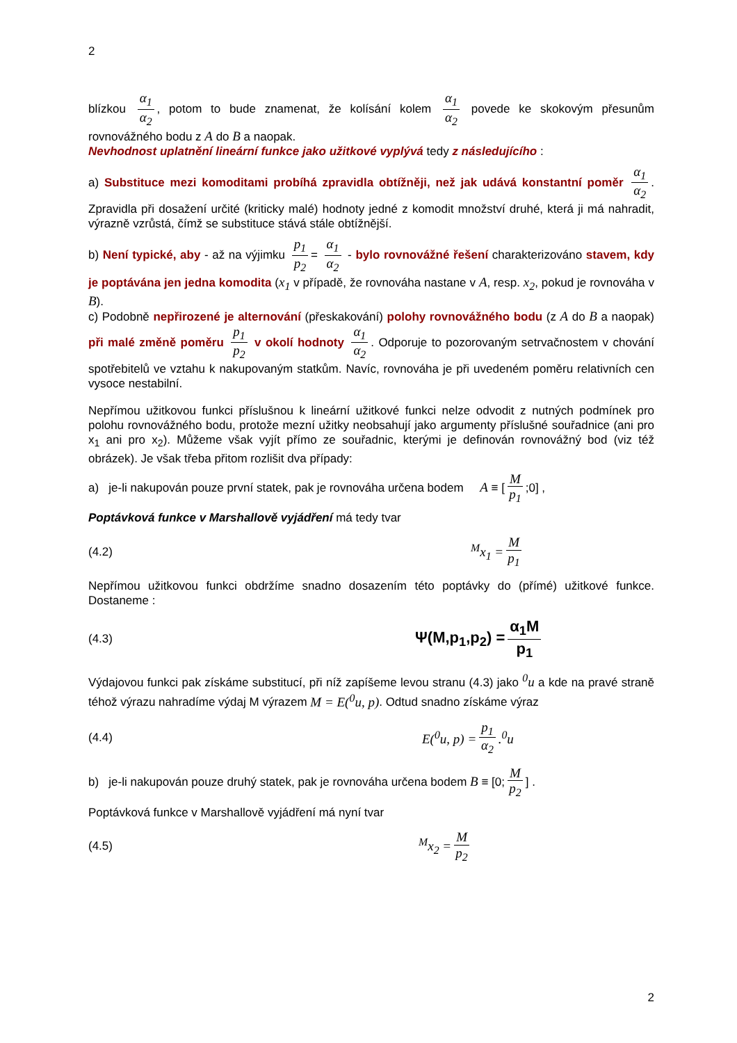2
blízkou α<sub>1</sub> α<sub>2</sub>, potom to bude znamenat, že kolísání kolem α<sub>1</sub> α<sub>2</sub> povede ke skokovým přesunům rovnovážného bodu z A do B a naopak.
Nevhodnost uplatnění lineární funkce jako užitkové vyplývá tedy z následujícího :
a) Substituce mezi komoditami probíhá zpravidla obtížněji, než jak udává konstantní poměr α<sub>1</sub> α<sub>2</sub>. Zpravidla při dosažení určité (kriticky malé) hodnoty jedné z komodit množství druhé, která ji má nahradit, výrazně vzrůstá, čímž se substituce stává stále obtížnější.
b) Není typické, aby - až na výjimku p<sub>1</sub> p<sub>2</sub> = α<sub>1</sub> α<sub>2</sub> - bylo rovnovážné řešení charakterizováno stavem, kdy je poptávána jen jedna komodita (x<sub>1</sub> v případě, že rovnováha nastane v A, resp. x<sub>2</sub>, pokud je rovnováha v B).
c) Podobně nepřirozené je alternování (přeskakování) polohy rovnovážného bodu (z A do B a naopak) při malé změně poměru p<sub>1</sub> p<sub>2</sub> v okolí hodnoty α<sub>1</sub> α<sub>2</sub>. Odporuje to pozorovaným setrvačnostem v chování spotřebitelů ve vztahu k nakupovaným statkům. Navíc, rovnováha je při uvedeném poměru relativních cen vysoce nestabilní.
Nepřímou užitkovou funkci příslušnou k lineární užitkové funkci nelze odvodit z nutných podmínek pro polohu rovnovážného bodu, protože mezní užitky neobsahují jako argumenty příslušné souřadnice (ani pro x<sub>1</sub> ani pro x<sub>2</sub>). Můžeme však vyjít přímo ze souřadnic, kterými je definován rovnovážný bod (viz též obrázek). Je však třeba přitom rozlišit dva případy:
a) je-li nakupován pouze první statek, pak je rovnováha určena bodem A ≡ [M p<sub>1</sub>;0] ,
Poptávková funkce v Marshallově vyjádření má tedy tvar
(4.2) <sup>M</sup>x<sub>1</sub> = M p<sub>1</sub>
Nepřímou užitkovou funkci obdržíme snadno dosazením této poptávky do (přímé) užitkové funkce. Dostaneme :
(4.3) Ψ(M,p<sub>1</sub>,p<sub>2</sub>) = α<sub>1</sub>M p<sub>1</sub>
Výdajovou funkci pak získáme substitucí, při níž zapíšeme levou stranu (4.3) jako <sup>0</sup>u a kde na pravé straně téhož výrazu nahradíme výdaj M výrazem M = E(<sup>0</sup>u, p). Odtud snadno získáme výraz
(4.4) E(<sup>0</sup>u, p) = p<sub>1</sub> α<sub>2</sub>.<sup>0</sup>u
b) je-li nakupován pouze druhý statek, pak je rovnováha určena bodem B ≡ [0; M p<sub>2</sub>] .
Poptávková funkce v Marshallově vyjádření má nyní tvar
(4.5) <sup>M</sup>x<sub>2</sub> = M p<sub>2</sub>
2